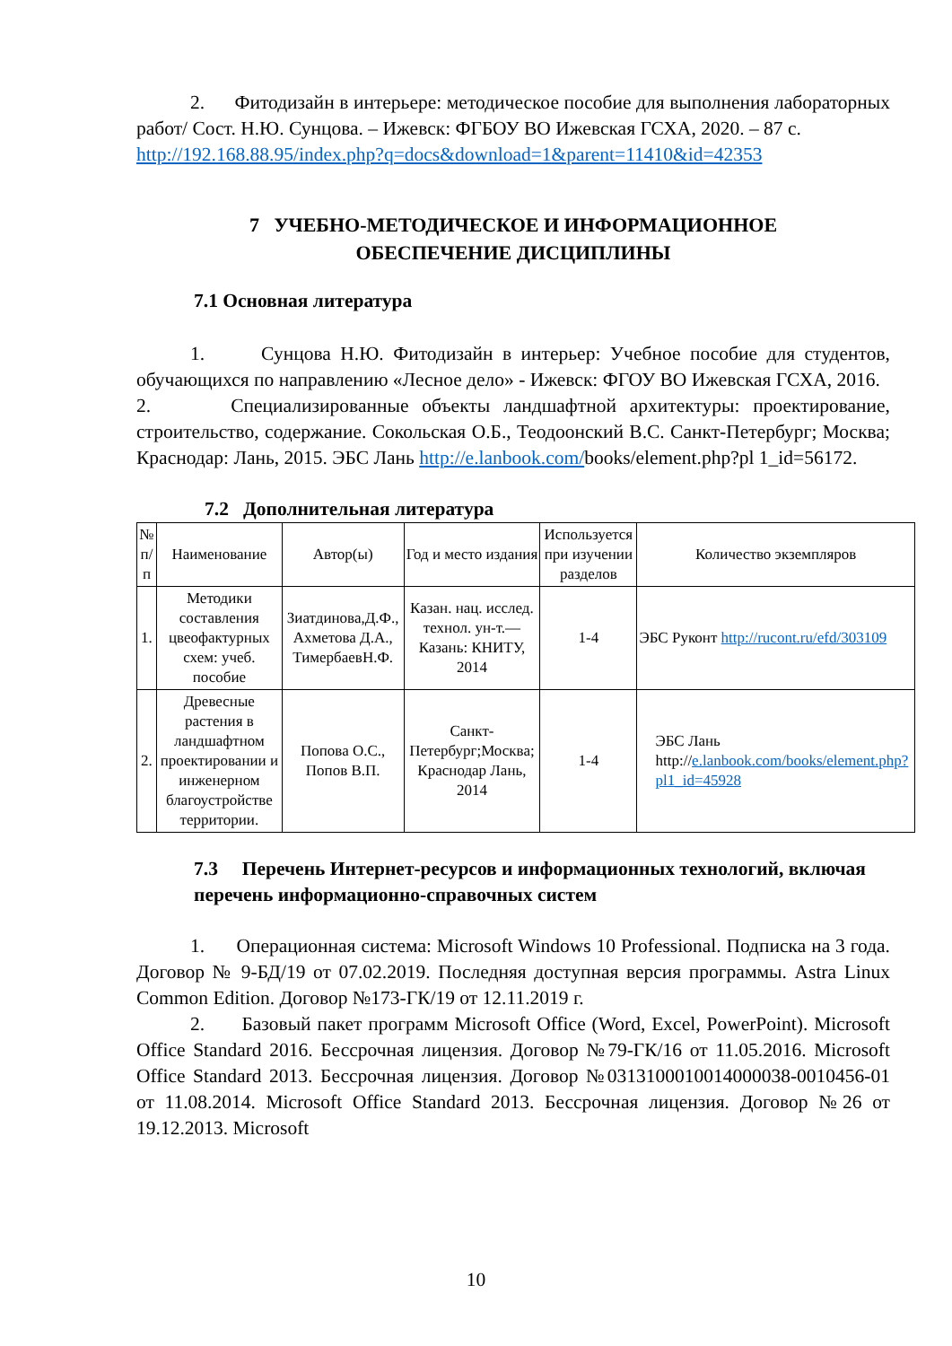2. Фитодизайн в интерьере: методическое пособие для выполнения лабораторных работ/ Сост. Н.Ю. Сунцова. – Ижевск: ФГБОУ ВО Ижевская ГСХА, 2020. – 87 с.
http://192.168.88.95/index.php?q=docs&download=1&parent=11410&id=42353
7 УЧЕБНО-МЕТОДИЧЕСКОЕ И ИНФОРМАЦИОННОЕ
ОБЕСПЕЧЕНИЕ ДИСЦИПЛИНЫ
7.1 Основная литература
1. Сунцова Н.Ю. Фитодизайн в интерьер: Учебное пособие для студентов, обучающихся по направлению «Лесное дело» - Ижевск: ФГОУ ВО Ижевская ГСХА, 2016.
2. Специализированные объекты ландшафтной архитектуры: проектирование, строительство, содержание. Сокольская О.Б., Теодоонский В.С. Санкт-Петербург; Москва; Краснодар: Лань, 2015. ЭБС Лань http://e.lanbook.com/books/element.php?pl 1_id=56172.
7.2 Дополнительная литература
| № п/п | Наименование | Автор(ы) | Год и место издания | Используется при изучении разделов | Количество экземпляров |
| 1. | Методики составления цвеофактурных схем: учеб. пособие | Зиатдинова,Д.Ф., Ахметова Д.А., ТимербаевН.Ф. | Казан. нац. исслед. технол. ун-т.—Казань: КНИТУ, 2014 | 1-4 | ЭБС Руконт http://rucont.ru/efd/303109 |
| 2. | Древесные растения в ландшафтном проектировании и инженерном благоустройстве территории. | Попова О.С., Попов В.П. | Санкт- Петербург;Москва; Краснодар Лань, 2014 | 1-4 | ЭБС Лань http:// e.lanbook.com/books/element.php?pl1_id=45928 |
7.3 Перечень Интернет-ресурсов и информационных технологий, включая перечень информационно-справочных систем
1. Операционная система: Microsoft Windows 10 Professional. Подписка на 3 года. Договор № 9-БД/19 от 07.02.2019. Последняя доступная версия программы. Astra Linux Common Edition. Договор №173-ГК/19 от 12.11.2019 г.
2. Базовый пакет программ Microsoft Office (Word, Excel, PowerPoint). Microsoft Office Standard 2016. Бессрочная лицензия. Договор №79-ГК/16 от 11.05.2016. Microsoft Office Standard 2013. Бессрочная лицензия. Договор №0313100010014000038-0010456-01 от 11.08.2014. Microsoft Office Standard 2013. Бессрочная лицензия. Договор №26 от 19.12.2013. Microsoft
10